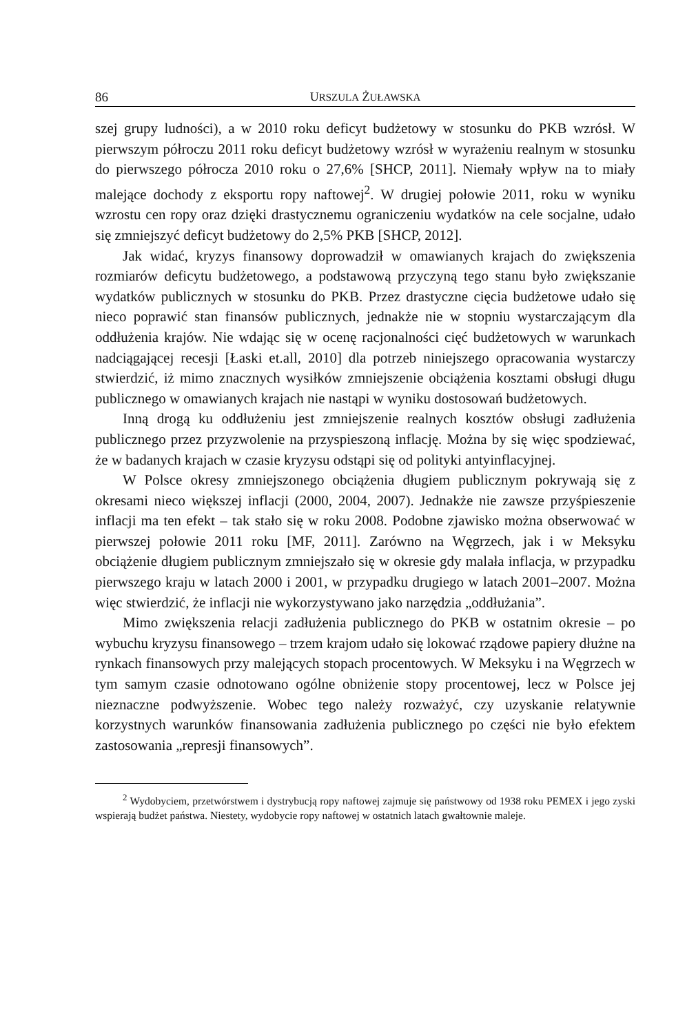86 URSZULA ŻUŁAWSKA
szej grupy ludności), a w 2010 roku deficyt budżetowy w stosunku do PKB wzrósł. W pierwszym półroczu 2011 roku deficyt budżetowy wzrósł w wyrażeniu realnym w stosunku do pierwszego półrocza 2010 roku o 27,6% [SHCP, 2011]. Niemały wpływ na to miały malejące dochody z eksportu ropy naftowej<sup>2</sup>. W drugiej połowie 2011, roku w wyniku wzrostu cen ropy oraz dzięki drastycznemu ograniczeniu wydatków na cele socjalne, udało się zmniejszyć deficyt budżetowy do 2,5% PKB [SHCP, 2012].
Jak widać, kryzys finansowy doprowadził w omawianych krajach do zwiększenia rozmiarów deficytu budżetowego, a podstawową przyczyną tego stanu było zwiększanie wydatków publicznych w stosunku do PKB. Przez drastyczne cięcia budżetowe udało się nieco poprawić stan finansów publicznych, jednakże nie w stopniu wystarczającym dla oddłużenia krajów. Nie wdając się w ocenę racjonalności cięć budżetowych w warunkach nadciągającej recesji [Łaski et.all, 2010] dla potrzeb niniejszego opracowania wystarczy stwierdzić, iż mimo znacznych wysiłków zmniejszenie obciążenia kosztami obsługi długu publicznego w omawianych krajach nie nastąpi w wyniku dostosowań budżetowych.
Inną drogą ku oddłużeniu jest zmniejszenie realnych kosztów obsługi zadłużenia publicznego przez przyzwolenie na przyspieszoną inflację. Można by się więc spodziewać, że w badanych krajach w czasie kryzysu odstąpi się od polityki antyinflacyjnej.
W Polsce okresy zmniejszonego obciążenia długiem publicznym pokrywają się z okresami nieco większej inflacji (2000, 2004, 2007). Jednakże nie zawsze przyśpieszenie inflacji ma ten efekt – tak stało się w roku 2008. Podobne zjawisko można obserwować w pierwszej połowie 2011 roku [MF, 2011]. Zarówno na Węgrzech, jak i w Meksyku obciążenie długiem publicznym zmniejszało się w okresie gdy malała inflacja, w przypadku pierwszego kraju w latach 2000 i 2001, w przypadku drugiego w latach 2001–2007. Można więc stwierdzić, że inflacji nie wykorzystywano jako narzędzia „oddłużania”.
Mimo zwiększenia relacji zadłużenia publicznego do PKB w ostatnim okresie – po wybuchu kryzysu finansowego – trzem krajom udało się lokować rządowe papiery dłużne na rynkach finansowych przy malejących stopach procentowych. W Meksyku i na Węgrzech w tym samym czasie odnotowano ogólne obniżenie stopy procentowej, lecz w Polsce jej nieznaczne podwyższenie. Wobec tego należy rozważyć, czy uzyskanie relatywnie korzystnych warunków finansowania zadłużenia publicznego po części nie było efektem zastosowania „represji finansowych”.
<sup>2</sup> Wydobyciem, przetwórstwem i dystrybucją ropy naftowej zajmuje się państwowy od 1938 roku PEMEX i jego zyski wspierają budżet państwa. Niestety, wydobycie ropy naftowej w ostatnich latach gwałtownie maleje.